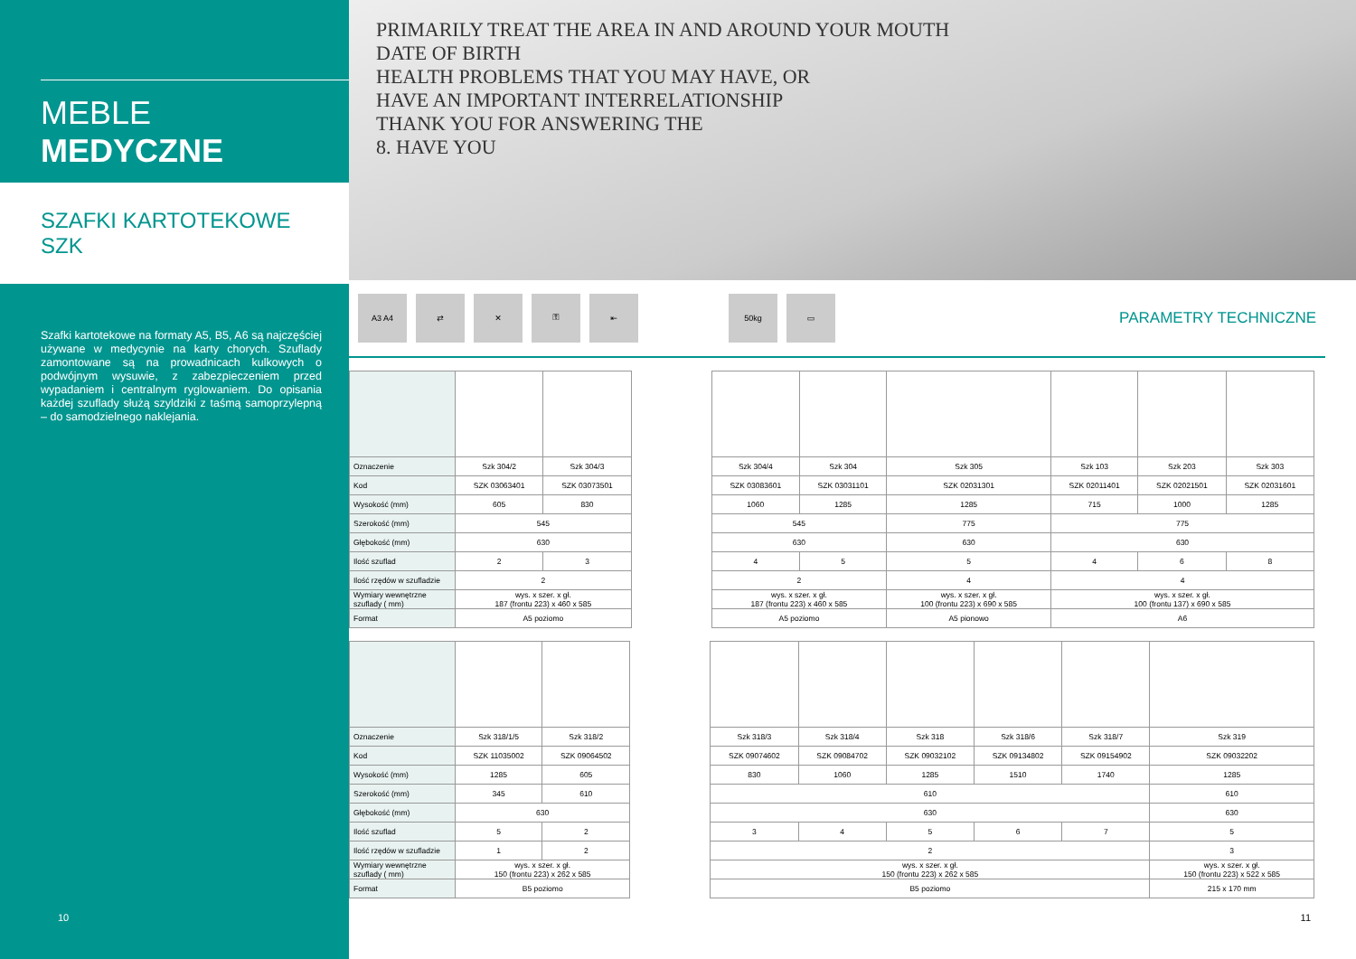MEBLE
MEDYCZNE
SZAFKI KARTOTEKOWE SZK
Szafki kartotekowe na formaty A5, B5, A6 są najczęściej używane w medycynie na karty chorych. Szuflady zamontowane są na prowadnicach kulkowych o podwójnym wysuwie, z zabezpieczeniem przed wypadaniem i centralnym ryglowaniem. Do opisania każdej szuflady służą szyldziki z taśmą samoprzylepną – do samodzielnego naklejania.
10
PRIMARILY TREAT THE AREA IN AND AROUND YOUR MOUTH
DATE OF BIRTH
HEALTH PROBLEMS THAT YOU MAY HAVE, OR
HAVE AN IMPORTANT INTERRELATIONSHIP
THANK YOU FOR ANSWERING THE
8. HAVE YOU
A3 A4 ⇄ ✕ ⚿ ⇤ 50kg ▭
PARAMETRY TECHNICZNE
| Oznaczenie | Szk 304/2 | Szk 304/3 | | Szk 304/4 | Szk 304 | Szk 305 | Szk 103 | Szk 203 | Szk 303 |
| Kod | SZK 03063401 | SZK 03073501 | | SZK 03083601 | SZK 03031101 | SZK 02031301 | SZK 02011401 | SZK 02021501 | SZK 02031601 |
| Wysokość (mm) | 605 | 830 | | 1060 | 1285 | 1285 | 715 | 1000 | 1285 |
| Szerokość (mm) | 545 | | | 545 | | 775 | 775 | | |
| Głębokość (mm) | 630 | | | 630 | | 630 | 630 | | |
| Ilość szuflad | 2 | 3 | | 4 | 5 | 5 | 4 | 6 | 8 |
| Ilość rzędów w szufladzie | 2 | | | 2 | | 4 | 4 | | |
| Wymiary wewnętrzne szuflady ( mm) | wys. x szer. x gł. 187 (frontu 223) x 460 x 585 | | | wys. x szer. x gł. 187 (frontu 223) x 460 x 585 | | wys. x szer. x gł. 100 (frontu 223) x 690 x 585 | wys. x szer. x gł. 100 (frontu 137) x 690 x 585 | | |
| Format | A5 poziomo | | | A5 poziomo | | A5 pionowo | A6 | | |
| Oznaczenie | Szk 318/1/5 | Szk 318/2 | | Szk 318/3 | Szk 318/4 | Szk 318 | Szk 318/6 | Szk 318/7 | Szk 319 |
| Kod | SZK 11035002 | SZK 09064502 | | SZK 09074602 | SZK 09084702 | SZK 09032102 | SZK 09134802 | SZK 09154902 | SZK 09032202 |
| Wysokość (mm) | 1285 | 605 | | 830 | 1060 | 1285 | 1510 | 1740 | 1285 |
| Szerokość (mm) | 345 | 610 | | 610 | | | | | 610 |
| Głębokość (mm) | 630 | | | 630 | | | | | 630 |
| Ilość szuflad | 5 | 2 | | 3 | 4 | 5 | 6 | 7 | 5 |
| Ilość rzędów w szufladzie | 1 | 2 | | 2 | | | | | 3 |
| Wymiary wewnętrzne szuflady ( mm) | wys. x szer. x gł. 150 (frontu 223) x 262 x 585 | | | wys. x szer. x gł. 150 (frontu 223) x 262 x 585 | | | | | wys. x szer. x gł. 150 (frontu 223) x 522 x 585 |
| Format | B5 poziomo | | | B5 poziomo | | | | | 215 x 170 mm |
11